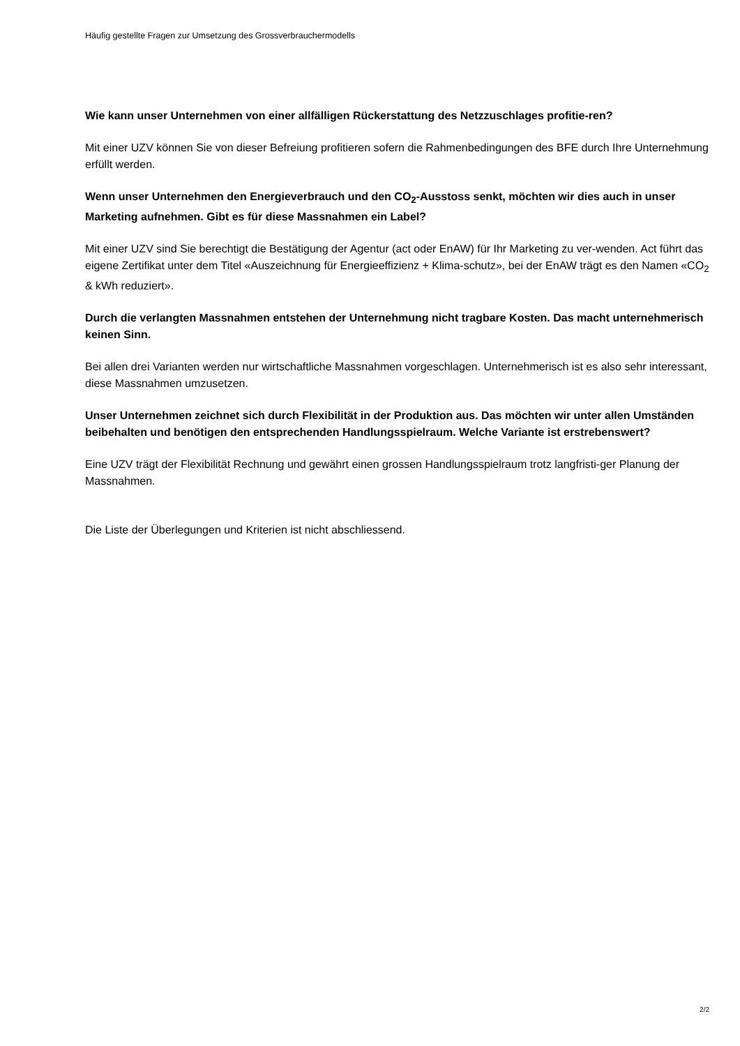Häufig gestellte Fragen zur Umsetzung des Grossverbrauchermodells
Wie kann unser Unternehmen von einer allfälligen Rückerstattung des Netzzuschlages profitie-ren?
Mit einer UZV können Sie von dieser Befreiung profitieren sofern die Rahmenbedingungen des BFE durch Ihre Unternehmung erfüllt werden.
Wenn unser Unternehmen den Energieverbrauch und den CO<sub>2</sub>-Ausstoss senkt, möchten wir dies auch in unser Marketing aufnehmen. Gibt es für diese Massnahmen ein Label?
Mit einer UZV sind Sie berechtigt die Bestätigung der Agentur (act oder EnAW) für Ihr Marketing zu ver-wenden. Act führt das eigene Zertifikat unter dem Titel «Auszeichnung für Energieeffizienz + Klima-schutz», bei der EnAW trägt es den Namen «CO<sub>2</sub> & kWh reduziert».
Durch die verlangten Massnahmen entstehen der Unternehmung nicht tragbare Kosten. Das macht unternehmerisch keinen Sinn.
Bei allen drei Varianten werden nur wirtschaftliche Massnahmen vorgeschlagen. Unternehmerisch ist es also sehr interessant, diese Massnahmen umzusetzen.
Unser Unternehmen zeichnet sich durch Flexibilität in der Produktion aus. Das möchten wir unter allen Umständen beibehalten und benötigen den entsprechenden Handlungsspielraum. Welche Variante ist erstrebenswert?
Eine UZV trägt der Flexibilität Rechnung und gewährt einen grossen Handlungsspielraum trotz langfristi-ger Planung der Massnahmen.
Die Liste der Überlegungen und Kriterien ist nicht abschliessend.
2/2